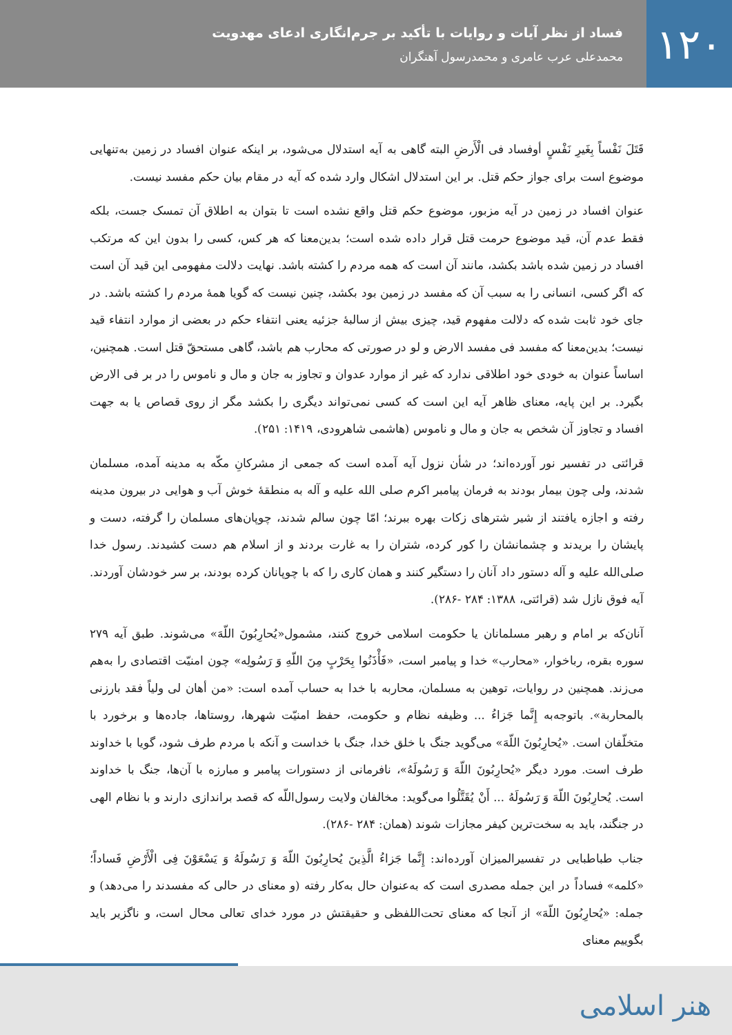۱۲۰
فساد از نظر آیات و روایات با تأکید بر جرم‌انگاری ادعای مهدویت
محمدعلی عرب عامری و محمدرسول آهنگران
قَتَلَ نَفْساً بِغَیرِ نَفْسٍ أوفساد فی الْأَرضِ البته گاهی به آیه استدلال می‌شود، بر اینکه عنوان افساد در زمین به‌تنهایی موضوع است برای جواز حکم قتل. بر این استدلال اشکال وارد شده که آیه در مقام بیان حکم مفسد نیست.
عنوان افساد در زمین در آیه مزبور، موضوع حکم قتل واقع نشده است تا بتوان به اطلاق آن تمسک جست، بلکه فقط عدم آن، قید موضوع حرمت قتل قرار داده شده است؛ بدین‌معنا که هر کس، کسی را بدون این که مرتکب افساد در زمین شده باشد بکشد، مانند آن است که همه مردم را کشته باشد. نهایت دلالت مفهومی این قید آن است که اگر کسی، انسانی را به سبب آن که مفسد در زمین بود بکشد، چنین نیست که گویا همهٔ مردم را کشته باشد. در جای خود ثابت شده که دلالت مفهوم قید، چیزی بیش از سالبهٔ جزئیه یعنی انتفاء حکم در بعضی از موارد انتفاء قید نیست؛ بدین‌معنا که مفسد فی مفسد الارض و لو در صورتی که محارب هم باشد، گاهی مستحقّ قتل است. همچنین، اساساً عنوان به خودی خود اطلاقی ندارد که غیر از موارد عدوان و تجاوز به جان و مال و ناموس را در بر فی الارض بگیرد. بر این پایه، معنای ظاهر آیه این است که کسی نمی‌تواند دیگری را بکشد مگر از روی قصاص یا به جهت افساد و تجاوز آن شخص به جان و مال و ناموس (هاشمی شاهرودی، ۱۴۱۹: ۲۵۱).
قرائتی در تفسیر نور آورده‌اند؛ در شأن نزول آیه آمده است که جمعی از مشرکانِ مکّه به مدینه آمده، مسلمان شدند، ولی چون بیمار بودند به فرمان پیامبر اکرم صلی الله علیه و آله به منطقهٔ خوش آب و هوایی در بیرون مدینه رفته و اجازه یافتند از شیر شترهای زکات بهره ببرند؛ امّا چون سالم شدند، چوپان‌های مسلمان را گرفته، دست و پایشان را بریدند و چشمانشان را کور کرده، شتران را به غارت بردند و از اسلام هم دست کشیدند. رسول خدا صلی‌الله علیه و آله دستور داد آنان را دستگیر کنند و همان کاری را که با چوپانان کرده بودند، بر سر خودشان آوردند. آیه فوق نازل شد (قرائتی، ۱۳۸۸: ۲۸۴ -۲۸۶).
آنان‌که بر امام و رهبر مسلمانان یا حکومت اسلامی خروج کنند، مشمول«یُحارِبُونَ اللّهَ» می‌شوند. طبق آیه ۲۷۹ سوره بقره، رباخوار، «محارب» خدا و پیامبر است، «فَأْذَنُوا بِحَرْبٍ مِنَ اللّهِ وَ رَسُولِه» چون امنیّت اقتصادی را به‌هم می‌زند. همچنین در روایات، توهین به مسلمان، محاربه با خدا به حساب آمده است: «من أهان لی ولیاً فقد بارزنی بالمحاربة». باتوجه‌به إِنَّما جَزاءُ ... وظیفه نظام و حکومت، حفظ امنیّت شهرها، روستاها، جاده‌ها و برخورد با متخلّفان است. «یُحارِبُونَ اللّهَ» می‌گوید جنگ با خلق خدا، جنگ با خداست و آنکه با مردم طرف شود، گویا با خداوند طرف است. مورد دیگر «یُحارِبُونَ اللّهَ وَ رَسُولَهُ»، نافرمانی از دستورات پیامبر و مبارزه با آن‌ها، جنگ با خداوند است. یُحارِبُونَ اللّهَ وَ رَسُولَهُ ... أَنْ یُقَتَّلُوا می‌گوید: مخالفان ولایت رسول‌اللّه که قصد براندازی دارند و با نظام الهی در جنگند، باید به سخت‌ترین کیفر مجازات شوند (همان: ۲۸۴ -۲۸۶).
جناب طباطبایی در تفسیرالمیزان آورده‌اند: إِنَّما جَزاءُ الَّذِینَ یُحارِبُونَ اللّهَ وَ رَسُولَهُ وَ یَسْعَوْنَ فِی الْأَرْضِ فَساداً؛ «کلمه» فساداً در این جمله مصدری است که به‌عنوان حال به‌کار رفته (و معنای در حالی که مفسدند را می‌دهد) و جمله: «یُحارِبُونَ اللّهَ» از آنجا که معنای تحت‌اللفظی و حقیقتش در مورد خدای تعالی محال است، و ناگزیر باید بگوییم معنای
هنر اسلامی